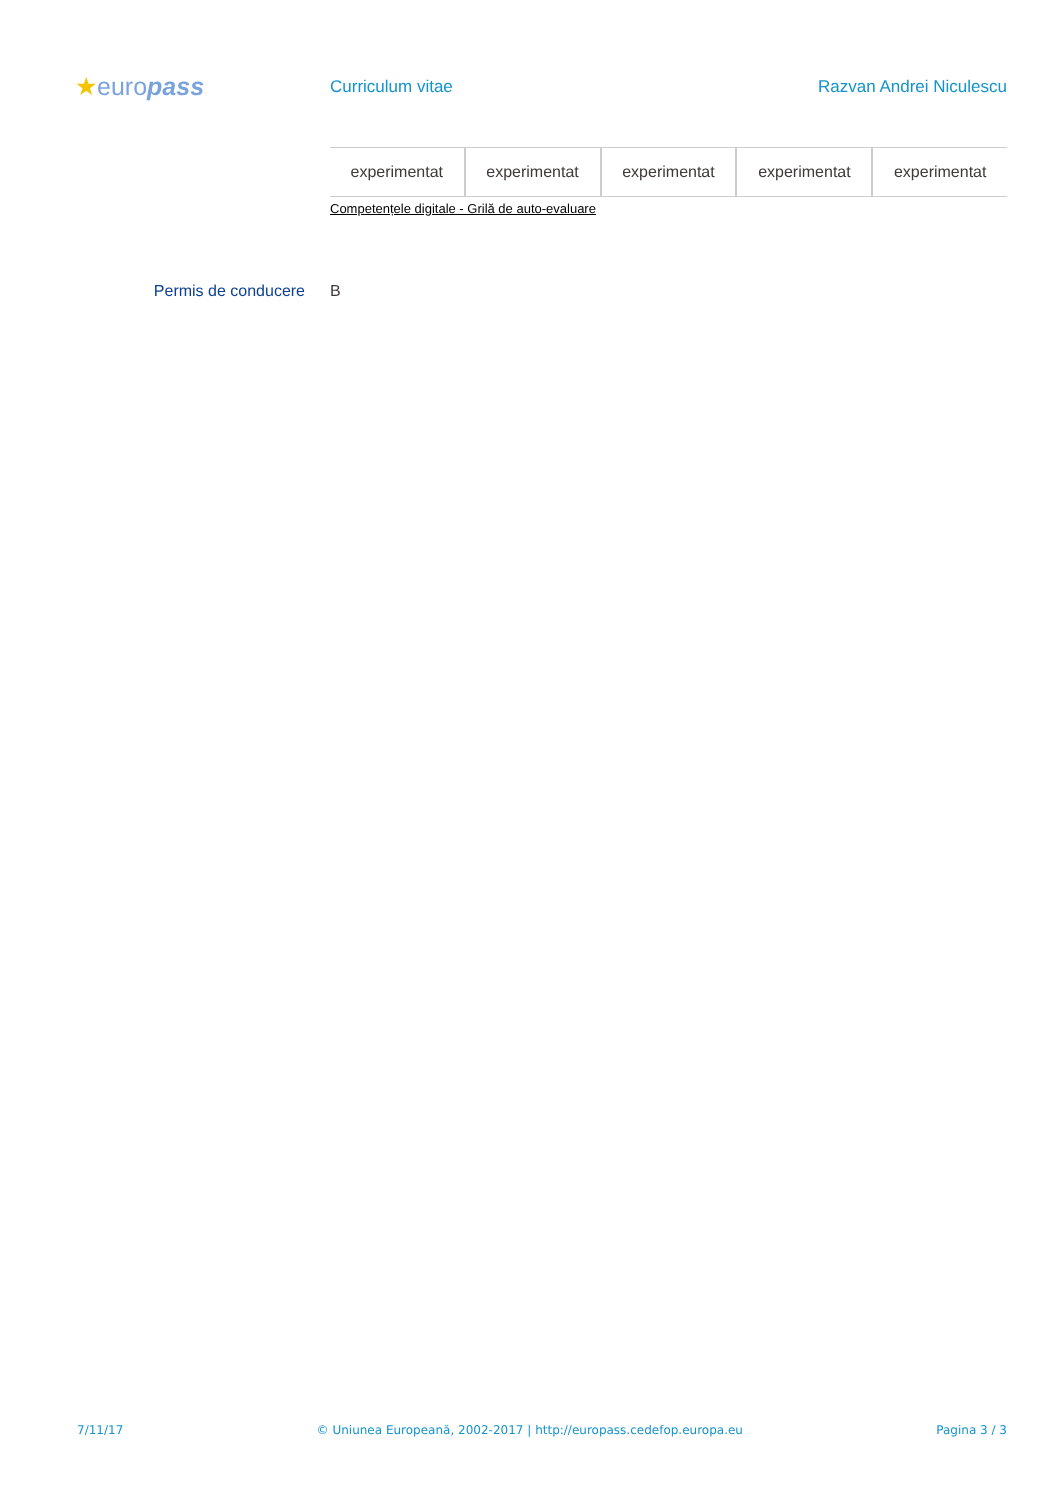★europass
Curriculum vitae Razvan Andrei Niculescu
| experimentat | experimentat | experimentat | experimentat | experimentat |
Competențele digitale - Grilă de auto-evaluare
Permis de conducere B
7/11/17 © Uniunea Europeană, 2002-2017 | http://europass.cedefop.europa.eu Pagina 3 / 3